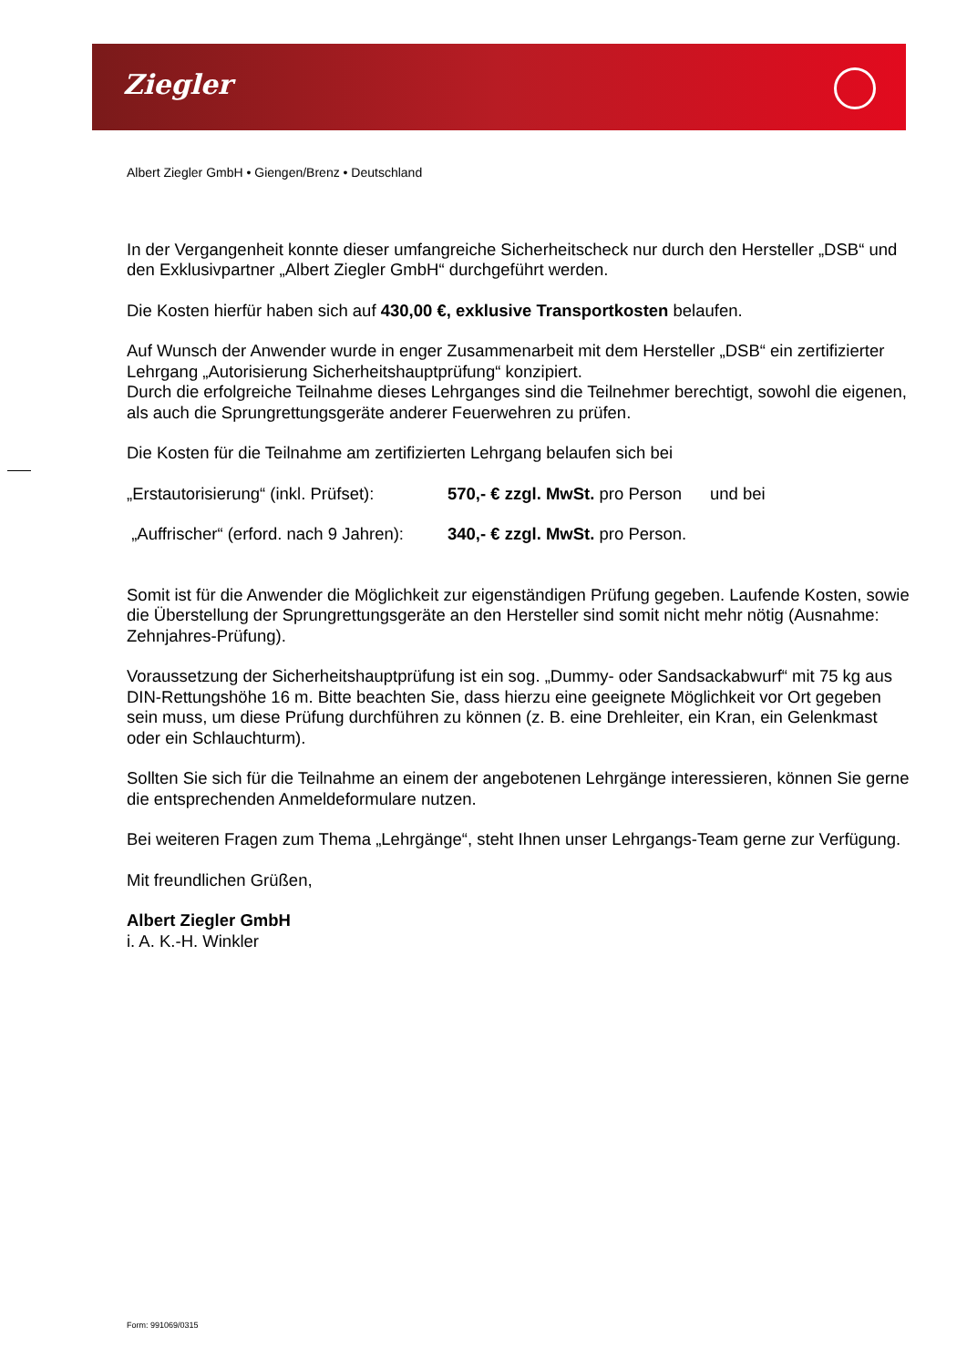Ziegler
Albert Ziegler GmbH • Giengen/Brenz • Deutschland
In der Vergangenheit konnte dieser umfangreiche Sicherheitscheck nur durch den Hersteller „DSB“ und den Exklusivpartner „Albert Ziegler GmbH“ durchgeführt werden.
Die Kosten hierfür haben sich auf 430,00 €, exklusive Transportkosten belaufen.
Auf Wunsch der Anwender wurde in enger Zusammenarbeit mit dem Hersteller „DSB“ ein zertifizierter Lehrgang „Autorisierung Sicherheitshauptprüfung“ konzipiert.
Durch die erfolgreiche Teilnahme dieses Lehrganges sind die Teilnehmer berechtigt, sowohl die eigenen, als auch die Sprungrettungsgeräte anderer Feuerwehren zu prüfen.
Die Kosten für die Teilnahme am zertifizierten Lehrgang belaufen sich bei
„Erstautorisierung“ (inkl. Prüfset): 570,- € zzgl. MwSt. pro Person und bei
„Auffrischer“ (erford. nach 9 Jahren): 340,- € zzgl. MwSt. pro Person.
Somit ist für die Anwender die Möglichkeit zur eigenständigen Prüfung gegeben. Laufende Kosten, sowie die Überstellung der Sprungrettungsgeräte an den Hersteller sind somit nicht mehr nötig (Ausnahme: Zehnjahres-Prüfung).
Voraussetzung der Sicherheitshauptprüfung ist ein sog. „Dummy- oder Sandsackabwurf“ mit 75 kg aus DIN-Rettungshöhe 16 m. Bitte beachten Sie, dass hierzu eine geeignete Möglichkeit vor Ort gegeben sein muss, um diese Prüfung durchführen zu können (z. B. eine Drehleiter, ein Kran, ein Gelenkmast oder ein Schlauchturm).
Sollten Sie sich für die Teilnahme an einem der angebotenen Lehrgänge interessieren, können Sie gerne die entsprechenden Anmeldeformulare nutzen.
Bei weiteren Fragen zum Thema „Lehrgänge“, steht Ihnen unser Lehrgangs-Team gerne zur Verfügung.
Mit freundlichen Grüßen,
Albert Ziegler GmbH
i. A. K.-H. Winkler
Form: 991069/0315